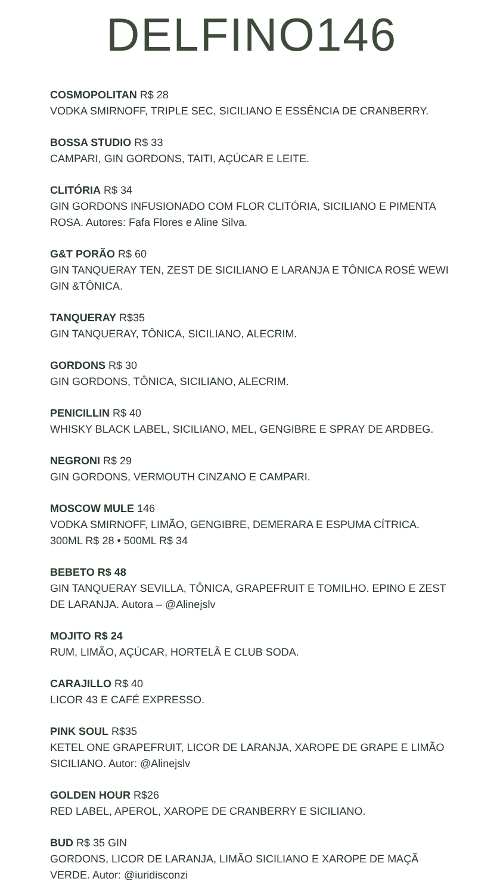DELFINO146
COSMOPOLITAN R$ 28
VODKA SMIRNOFF, TRIPLE SEC, SICILIANO E ESSÊNCIA DE CRANBERRY.
BOSSA STUDIO R$ 33
CAMPARI, GIN GORDONS, TAITI, AÇÚCAR E LEITE.
CLITÓRIA R$ 34
GIN GORDONS INFUSIONADO COM FLOR CLITÓRIA, SICILIANO E PIMENTA ROSA. Autores: Fafa Flores e Aline Silva.
G&T PORÃO R$ 60
GIN TANQUERAY TEN, ZEST DE SICILIANO E LARANJA E TÔNICA ROSÉ WEWI GIN &TÔNICA.
TANQUERAY R$35
GIN TANQUERAY, TÔNICA, SICILIANO, ALECRIM.
GORDONS R$ 30
GIN GORDONS, TÔNICA, SICILIANO, ALECRIM.
PENICILLIN R$ 40
WHISKY BLACK LABEL, SICILIANO, MEL, GENGIBRE E SPRAY DE ARDBEG.
NEGRONI R$ 29
GIN GORDONS, VERMOUTH CINZANO E CAMPARI.
MOSCOW MULE 146
VODKA SMIRNOFF, LIMÃO, GENGIBRE, DEMERARA E ESPUMA CÍTRICA.
300ML R$ 28 • 500ML R$ 34
BEBETO R$ 48
GIN TANQUERAY SEVILLA, TÔNICA, GRAPEFRUIT E TOMILHO. EPINO E ZEST DE LARANJA. Autora – @Alinejslv
MOJITO R$ 24
RUM, LIMÃO, AÇÚCAR, HORTELÃ E CLUB SODA.
CARAJILLO R$ 40
LICOR 43 E CAFÉ EXPRESSO.
PINK SOUL R$35
KETEL ONE GRAPEFRUIT, LICOR DE LARANJA, XAROPE DE GRAPE E LIMÃO SICILIANO. Autor: @Alinejslv
GOLDEN HOUR R$26
RED LABEL, APEROL, XAROPE DE CRANBERRY E SICILIANO.
BUD R$ 35 GIN
GORDONS, LICOR DE LARANJA, LIMÃO SICILIANO E XAROPE DE MAÇÃ VERDE. Autor: @iuridisconzi